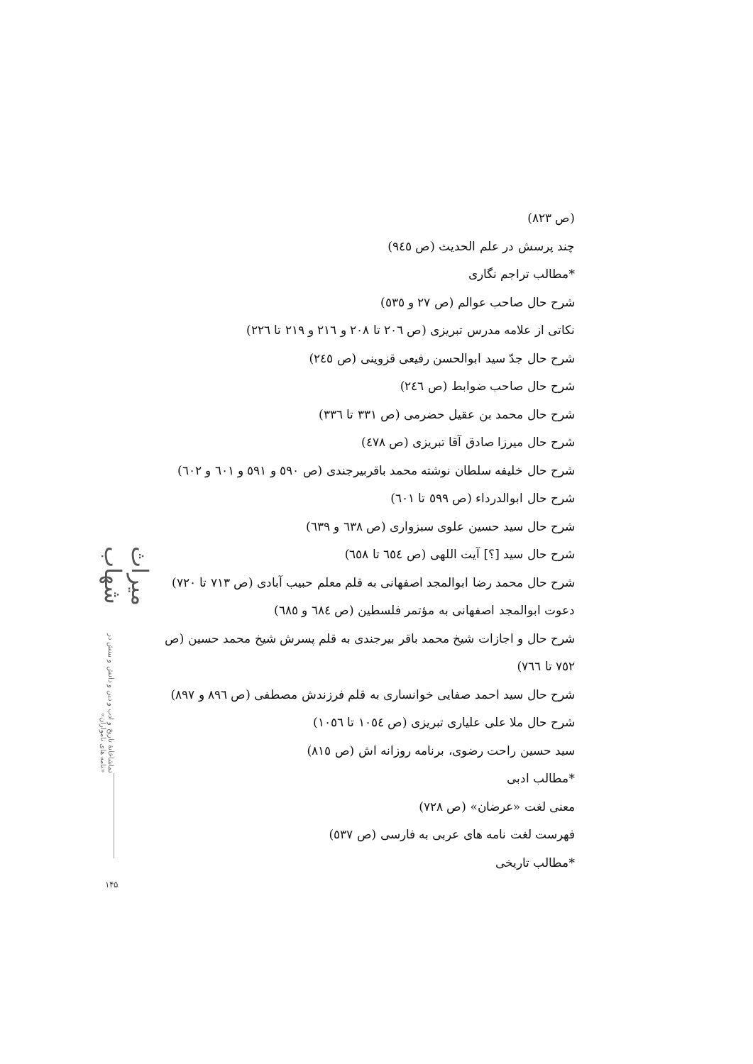(ص ۸۲۳)
چند پرسش در علم الحدیث (ص ۹٤٥)
*مطالب تراجم نگاری
شرح حال صاحب عوالم (ص ۲۷ و ٥۳٥)
نکاتی از علامه مدرس تبریزی (ص ۲۰٦ تا ۲۰۸ و ۲۱٦ و ۲۱۹ تا ۲۲٦)
شرح حال جدّ سید ابوالحسن رفیعی قزوینی (ص ۲٤٥)
شرح حال صاحب ضوابط (ص ۲٤٦)
شرح حال محمد بن عقیل حضرمی (ص ۳۳۱ تا ۳۳٦)
شرح حال میرزا صادق آقا تبریزی (ص ٤۷۸)
شرح حال خلیفه سلطان نوشته محمد باقربیرجندی (ص ٥۹۰ و ٥۹۱ و ٦۰۱ و ٦۰۲)
شرح حال ابوالدرداء (ص ٥۹۹ تا ٦۰۱)
شرح حال سید حسین علوی سبزواری (ص ٦۳۸ و ٦۳۹)
شرح حال سید [؟] آیت اللهی (ص ٦٥٤ تا ٦٥۸)
شرح حال محمد رضا ابوالمجد اصفهانی به قلم معلم حبیب آبادی (ص ۷۱۳ تا ۷۲۰)
دعوت ابوالمجد اصفهانی به مؤتمر فلسطین (ص ٦۸٤ و ٦۸٥)
شرح حال و اجازات شیخ محمد باقر بیرجندی به قلم پسرش شیخ محمد حسین (ص ۷٥۲ تا ۷٦٦)
شرح حال سید احمد صفایی خوانساری به قلم فرزندش مصطفی (ص ۸۹٦ و ۸۹۷)
شرح حال ملا علی علیاری تبریزی (ص ۱۰٥٤ تا ۱۰٥٦)
سید حسین راحت رضوی، برنامه روزانه اش (ص ۸۱٥)
*مطالب ادبی
معنی لغت «عرضان» (ص ۷۲۸)
فهرست لغت نامه های عربی به فارسی (ص ٥۳۷)
*مطالب تاریخی
میراث شهاب
تماشاخانهٔ تاریخ و ادب و دین و دانش و بینش در «نامه های نامواران»
۱۴۵